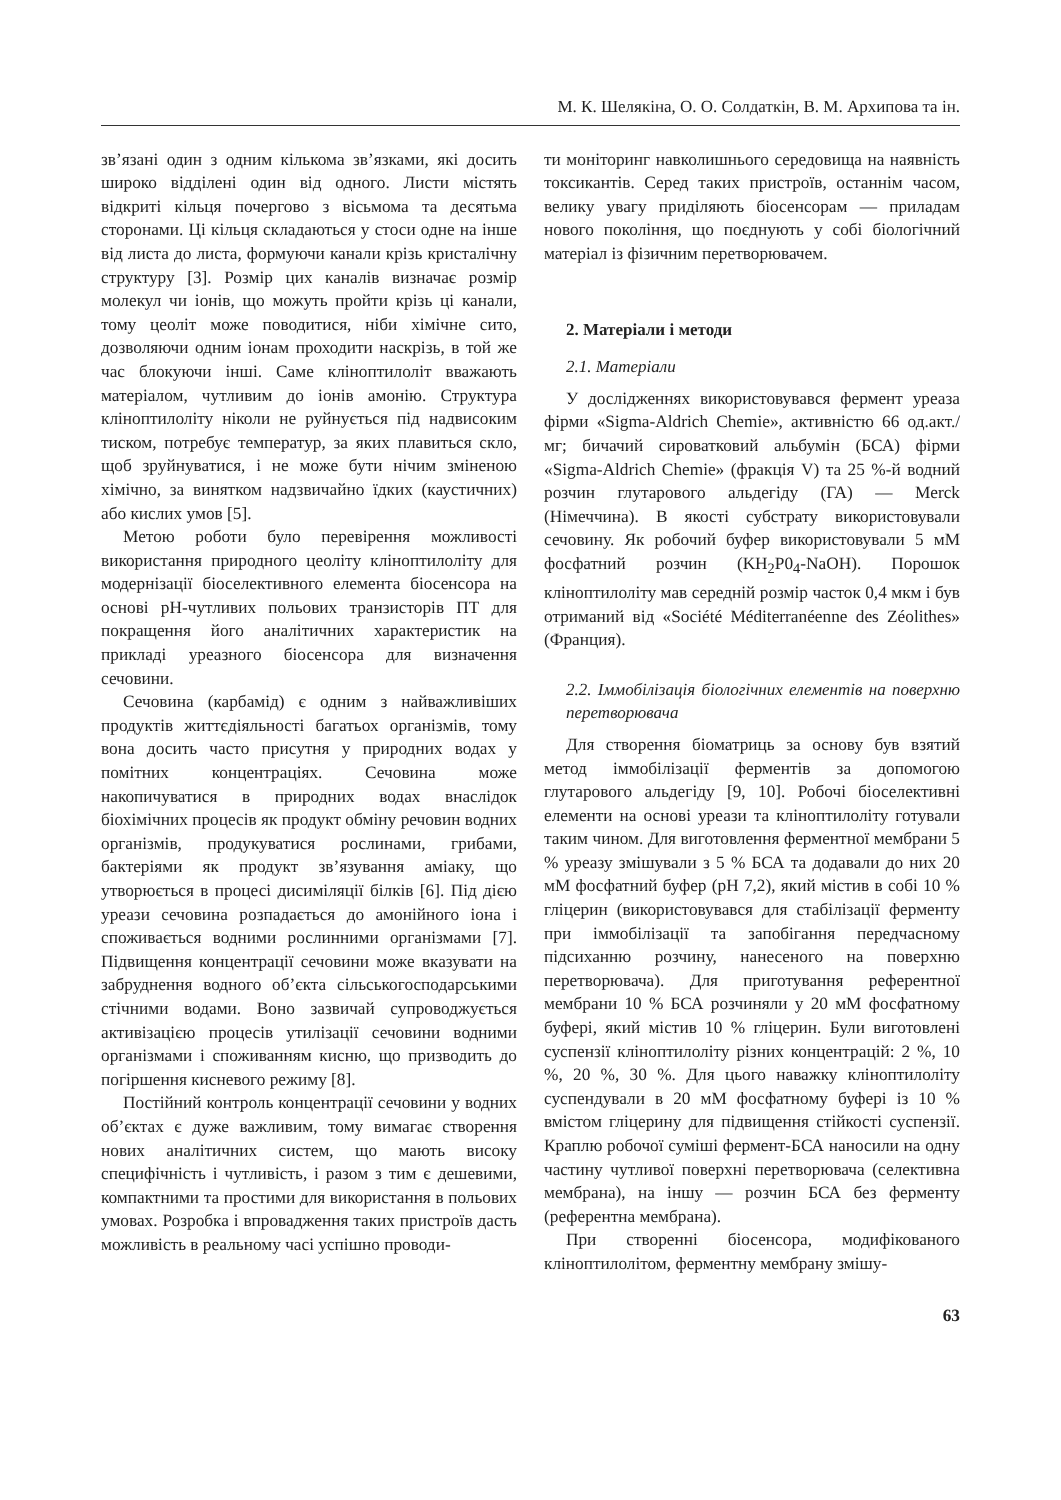М. К. Шелякіна, О. О. Солдаткін, В. М. Архипова та ін.
зв’язані один з одним кількома зв’язками, які досить широко відділені один від одного. Листи містять відкриті кільця почергово з вісьмома та десятьма сторонами. Ці кільця складаються у стоси одне на інше від листа до листа, формуючи канали крізь кристалічну структуру [3]. Розмір цих каналів визначає розмір молекул чи іонів, що можуть пройти крізь ці канали, тому цеоліт може поводитися, ніби хімічне сито, дозволяючи одним іонам проходити наскрізь, в той же час блокуючи інші. Саме кліноптилоліт вважають матеріалом, чутливим до іонів амонію. Структура кліноптилоліту ніколи не руйнується під надвисоким тиском, потребує температур, за яких плавиться скло, щоб зруйнуватися, і не може бути нічим зміненою хімічно, за винятком надзвичайно їдких (каустичних) або кислих умов [5].
Метою роботи було перевірення можливості використання природного цеоліту кліноптилоліту для модернізації біоселективного елемента біосенсора на основі pH-чутливих польових транзисторів ПТ для покращення його аналітичних характеристик на прикладі уреазного біосенсора для визначення сечовини.
Сечовина (карбамід) є одним з найважливіших продуктів життєдіяльності багатьох організмів, тому вона досить часто присутня у природних водах у помітних концентраціях. Сечовина може накопичуватися в природних водах внаслідок біохімічних процесів як продукт обміну речовин водних організмів, продукуватися рослинами, грибами, бактеріями як продукт зв’язування аміаку, що утворюється в процесі дисиміляції білків [6]. Під дією уреази сечовина розпадається до амонійного іона і споживається водними рослинними організмами [7]. Підвищення концентрації сечовини може вказувати на забруднення водного об’єкта сільськогосподарськими стічними водами. Воно зазвичай супроводжується активізацією процесів утилізації сечовини водними організмами і споживанням кисню, що призводить до погіршення кисневого режиму [8].
Постійний контроль концентрації сечовини у водних об’єктах є дуже важливим, тому вимагає створення нових аналітичних систем, що мають високу специфічність і чутливість, і разом з тим є дешевими, компактними та простими для використання в польових умовах. Розробка і впровадження таких пристроїв дасть можливість в реальному часі успішно проводи-
ти моніторинг навколишнього середовища на наявність токсикантів. Серед таких пристроїв, останнім часом, велику увагу приділяють біосенсорам — приладам нового покоління, що поєднують у собі біологічний матеріал із фізичним перетворювачем.
2. Матеріали і методи
2.1. Матеріали
У дослідженнях використовувався фермент уреаза фірми «Sigma-Aldrich Chemie», активністю 66 од.акт./мг; бичачий сироватковий альбумін (БСА) фірми «Sigma-Aldrich Chemie» (фракція V) та 25 %-й водний розчин глутарового альдегіду (ГА) — Merck (Німеччина). В якості субстрату використовували сечовину. Як робочий буфер використовували 5 мМ фосфатний розчин (KH<sub>2</sub>P0<sub>4</sub>-NaOH). Порошок кліноптилоліту мав середній розмір часток 0,4 мкм і був отриманий від «Société Méditerranéenne des Zéolithes» (Франция).
2.2. Іммобілізація біологічних елементів на поверхню перетворювача
Для створення біоматриць за основу був взятий метод іммобілізації ферментів за допомогою глутарового альдегіду [9, 10]. Робочі біоселективні елементи на основі уреази та кліноптилоліту готували таким чином. Для виготовлення ферментної мембрани 5 % уреазу змішували з 5 % БСА та додавали до них 20 мМ фосфатний буфер (рН 7,2), який містив в собі 10 % гліцерин (використовувався для стабілізації ферменту при іммобілізації та запобігання передчасному підсиханню розчину, нанесеного на поверхню перетворювача). Для приготування референтної мембрани 10 % БСА розчиняли у 20 мМ фосфатному буфері, який містив 10 % гліцерин. Були виготовлені суспензії кліноптилоліту різних концентрацій: 2 %, 10 %, 20 %, 30 %. Для цього наважку кліноптилоліту суспендували в 20 мМ фосфатному буфері із 10 % вмістом гліцерину для підвищення стійкості суспензії. Краплю робочої суміші фермент-БСА наносили на одну частину чутливої поверхні перетворювача (селективна мембрана), на іншу — розчин БСА без ферменту (референтна мембрана).
При створенні біосенсора, модифікованого кліноптилолітом, ферментну мембрану змішу-
63